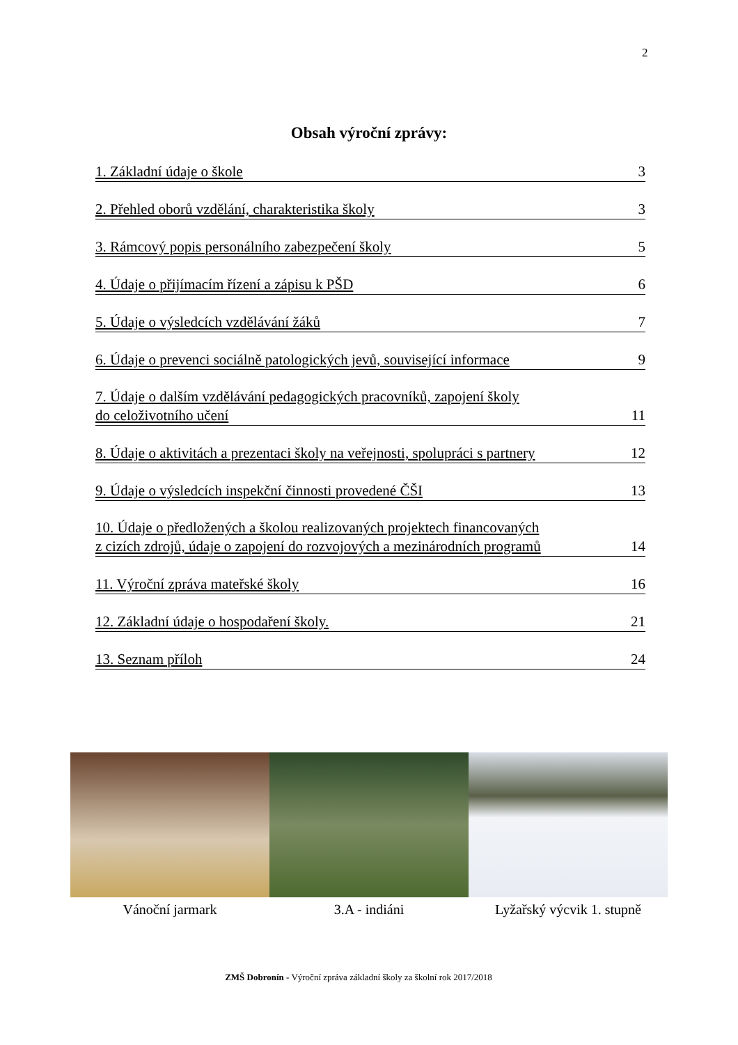2
Obsah výroční zprávy:
1. Základní údaje o škole 3
2. Přehled oborů vzdělání, charakteristika školy 3
3. Rámcový popis personálního zabezpečení školy 5
4. Údaje o přijímacím řízení a zápisu k PŠD 6
5. Údaje o výsledcích vzdělávání žáků 7
6. Údaje o prevenci sociálně patologických jevů, související informace 9
7. Údaje o dalším vzdělávání pedagogických pracovníků, zapojení školy
do celoživotního učení 11
8. Údaje o aktivitách a prezentaci školy na veřejnosti, spolupráci s partnery 12
9. Údaje o výsledcích inspekční činnosti provedené ČŠI 13
10. Údaje o předložených a školou realizovaných projektech financovaných
z cizích zdrojů, údaje o zapojení do rozvojových a mezinárodních programů 14
11. Výroční zpráva mateřské školy 16
12. Základní údaje o hospodaření školy. 21
13. Seznam příloh 24
Vánoční jarmark 3.A - indiáni Lyžařský výcvik 1. stupně
ZMŠ Dobronín - Výroční zpráva základní školy za školní rok 2017/2018